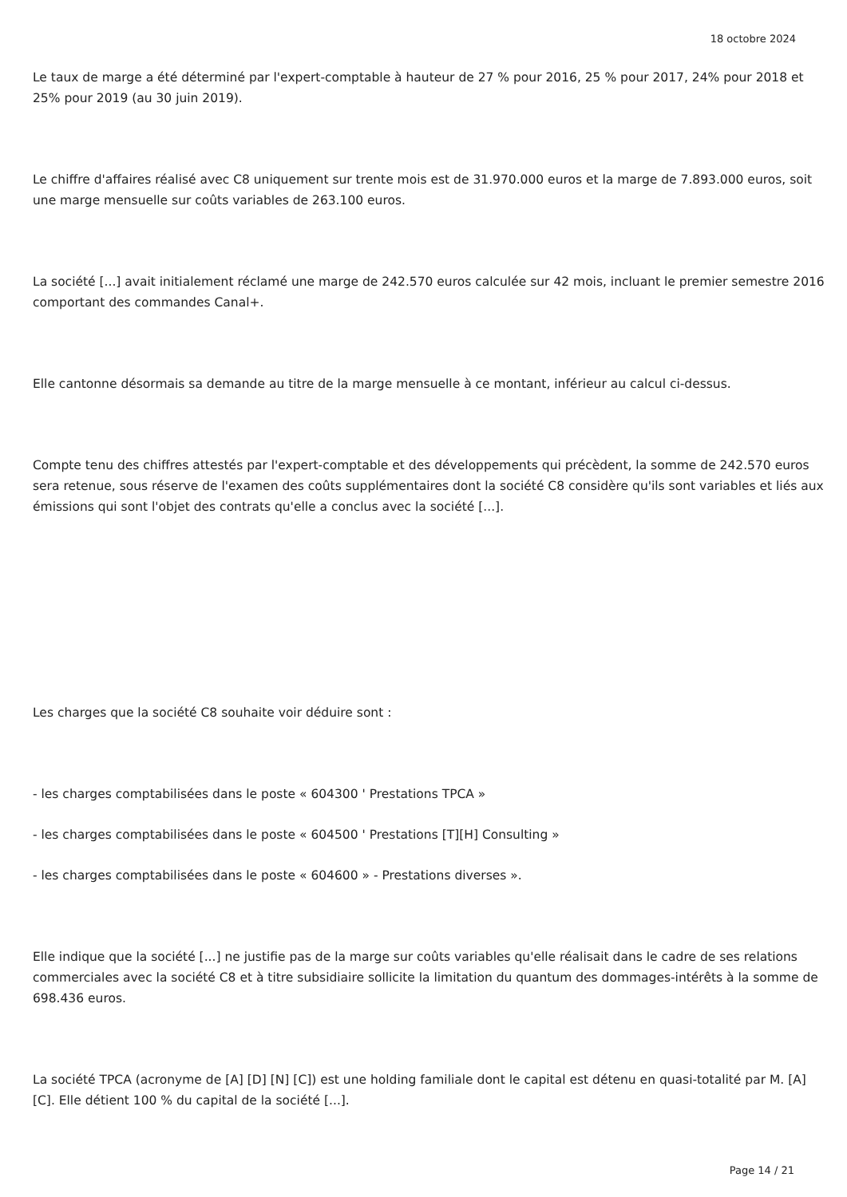18 octobre 2024
Le taux de marge a été déterminé par l'expert-comptable à hauteur de 27 % pour 2016, 25 % pour 2017, 24% pour 2018 et 25% pour 2019 (au 30 juin 2019).
Le chiffre d'affaires réalisé avec C8 uniquement sur trente mois est de 31.970.000 euros et la marge de 7.893.000 euros, soit une marge mensuelle sur coûts variables de 263.100 euros.
La société [...] avait initialement réclamé une marge de 242.570 euros calculée sur 42 mois, incluant le premier semestre 2016 comportant des commandes Canal+.
Elle cantonne désormais sa demande au titre de la marge mensuelle à ce montant, inférieur au calcul ci-dessus.
Compte tenu des chiffres attestés par l'expert-comptable et des développements qui précèdent, la somme de 242.570 euros sera retenue, sous réserve de l'examen des coûts supplémentaires dont la société C8 considère qu'ils sont variables et liés aux émissions qui sont l'objet des contrats qu'elle a conclus avec la société [...].
Les charges que la société C8 souhaite voir déduire sont :
- les charges comptabilisées dans le poste « 604300 ' Prestations TPCA »
- les charges comptabilisées dans le poste « 604500 ' Prestations [T][H] Consulting »
- les charges comptabilisées dans le poste « 604600 » - Prestations diverses ».
Elle indique que la société [...] ne justifie pas de la marge sur coûts variables qu'elle réalisait dans le cadre de ses relations commerciales avec la société C8 et à titre subsidiaire sollicite la limitation du quantum des dommages-intérêts à la somme de 698.436 euros.
La société TPCA (acronyme de [A] [D] [N] [C]) est une holding familiale dont le capital est détenu en quasi-totalité par M. [A] [C]. Elle détient 100 % du capital de la société [...].
Page 14 / 21